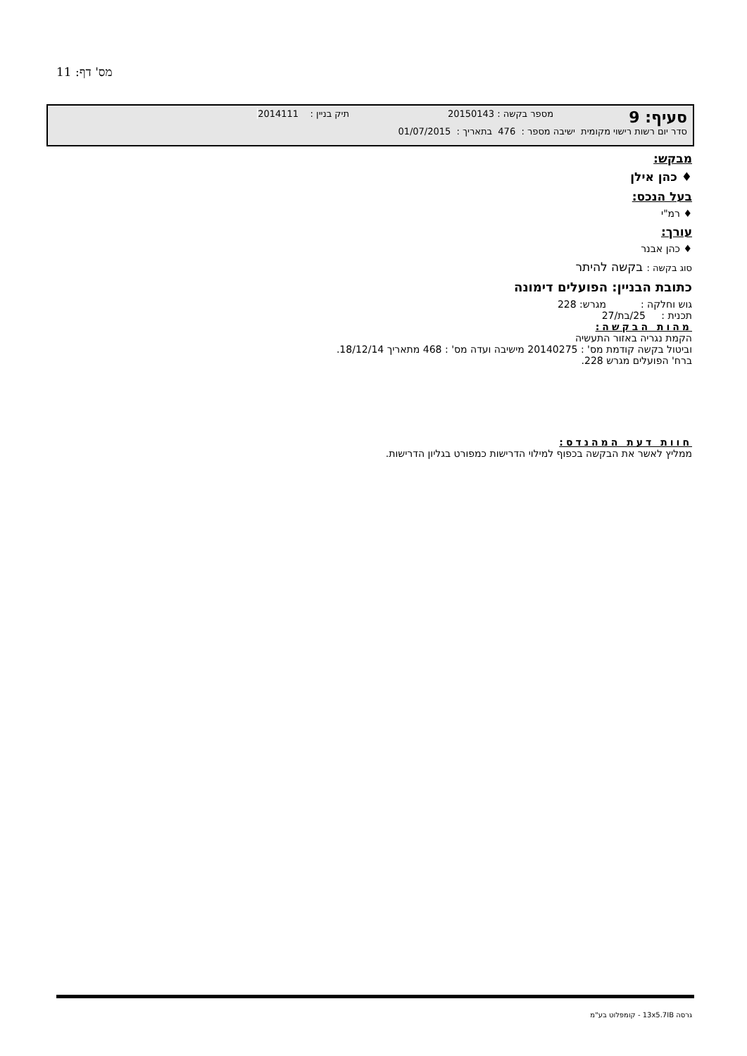מס' דף: 11
סעיף: 9 מספר בקשה : 20150143 תיק בניין : 2014111
סדר יום רשות רישוי מקומית ישיבה מספר : 476 בתאריך : 01/07/2015
מבקש:
♦ כהן אילן
בעל הנכס:
♦ רמ"י
עורך:
♦ כהן אבנר
סוג בקשה : בקשה להיתר
כתובת הבניין: הפועלים דימונה
גוש וחלקה : מגרש: 228
תכנית : 25/בת/27
מהות הבקשה:
הקמת נגריה באזור התעשיה
וביטול בקשה קודמת מס' : 20140275 מישיבה ועדה מס' : 468 מתאריך 18/12/14.
ברח' הפועלים מגרש 228.
חוות דעת המהנדס:
ממליץ לאשר את הבקשה בכפוף למילוי הדרישות כמפורט בגליון הדרישות.
גרסה 13x5.7IB - קומפלוט בע"מ